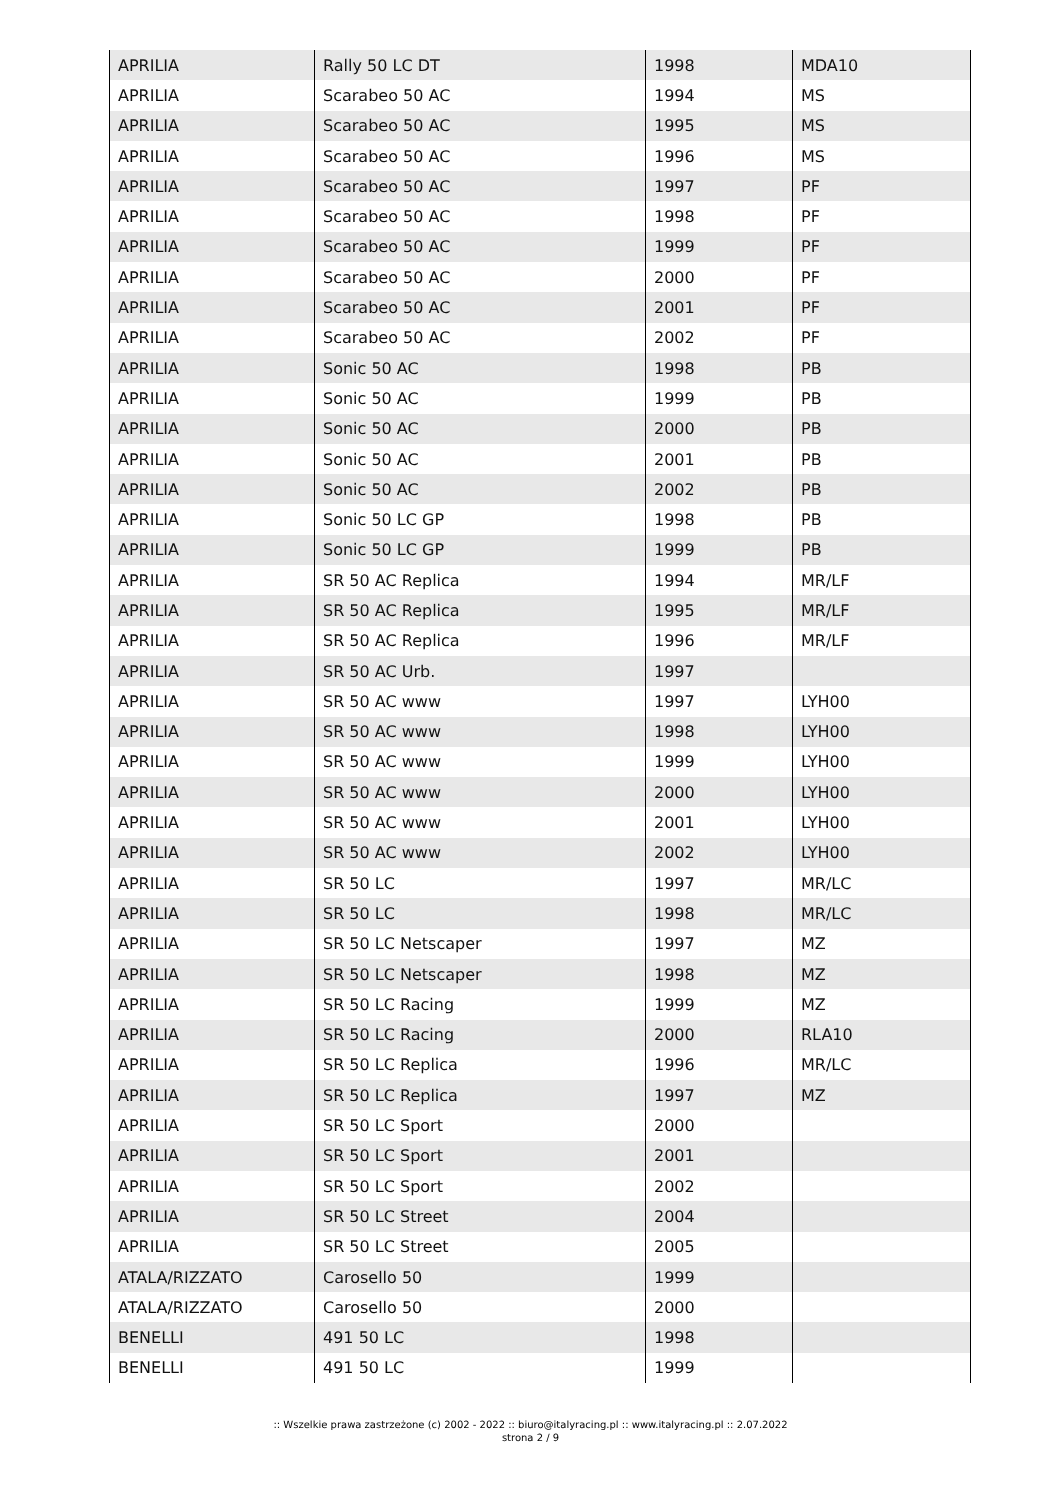| APRILIA | Rally 50 LC DT | 1998 | MDA10 |
| APRILIA | Scarabeo 50 AC | 1994 | MS |
| APRILIA | Scarabeo 50 AC | 1995 | MS |
| APRILIA | Scarabeo 50 AC | 1996 | MS |
| APRILIA | Scarabeo 50 AC | 1997 | PF |
| APRILIA | Scarabeo 50 AC | 1998 | PF |
| APRILIA | Scarabeo 50 AC | 1999 | PF |
| APRILIA | Scarabeo 50 AC | 2000 | PF |
| APRILIA | Scarabeo 50 AC | 2001 | PF |
| APRILIA | Scarabeo 50 AC | 2002 | PF |
| APRILIA | Sonic 50 AC | 1998 | PB |
| APRILIA | Sonic 50 AC | 1999 | PB |
| APRILIA | Sonic 50 AC | 2000 | PB |
| APRILIA | Sonic 50 AC | 2001 | PB |
| APRILIA | Sonic 50 AC | 2002 | PB |
| APRILIA | Sonic 50 LC GP | 1998 | PB |
| APRILIA | Sonic 50 LC GP | 1999 | PB |
| APRILIA | SR 50 AC Replica | 1994 | MR/LF |
| APRILIA | SR 50 AC Replica | 1995 | MR/LF |
| APRILIA | SR 50 AC Replica | 1996 | MR/LF |
| APRILIA | SR 50 AC Urb. | 1997 | |
| APRILIA | SR 50 AC www | 1997 | LYH00 |
| APRILIA | SR 50 AC www | 1998 | LYH00 |
| APRILIA | SR 50 AC www | 1999 | LYH00 |
| APRILIA | SR 50 AC www | 2000 | LYH00 |
| APRILIA | SR 50 AC www | 2001 | LYH00 |
| APRILIA | SR 50 AC www | 2002 | LYH00 |
| APRILIA | SR 50 LC | 1997 | MR/LC |
| APRILIA | SR 50 LC | 1998 | MR/LC |
| APRILIA | SR 50 LC Netscaper | 1997 | MZ |
| APRILIA | SR 50 LC Netscaper | 1998 | MZ |
| APRILIA | SR 50 LC Racing | 1999 | MZ |
| APRILIA | SR 50 LC Racing | 2000 | RLA10 |
| APRILIA | SR 50 LC Replica | 1996 | MR/LC |
| APRILIA | SR 50 LC Replica | 1997 | MZ |
| APRILIA | SR 50 LC Sport | 2000 | |
| APRILIA | SR 50 LC Sport | 2001 | |
| APRILIA | SR 50 LC Sport | 2002 | |
| APRILIA | SR 50 LC Street | 2004 | |
| APRILIA | SR 50 LC Street | 2005 | |
| ATALA/RIZZATO | Carosello 50 | 1999 | |
| ATALA/RIZZATO | Carosello 50 | 2000 | |
| BENELLI | 491 50 LC | 1998 | |
| BENELLI | 491 50 LC | 1999 | |
:: Wszelkie prawa zastrzeżone (c) 2002 - 2022 :: biuro@italyracing.pl :: www.italyracing.pl :: 2.07.2022
strona 2 / 9